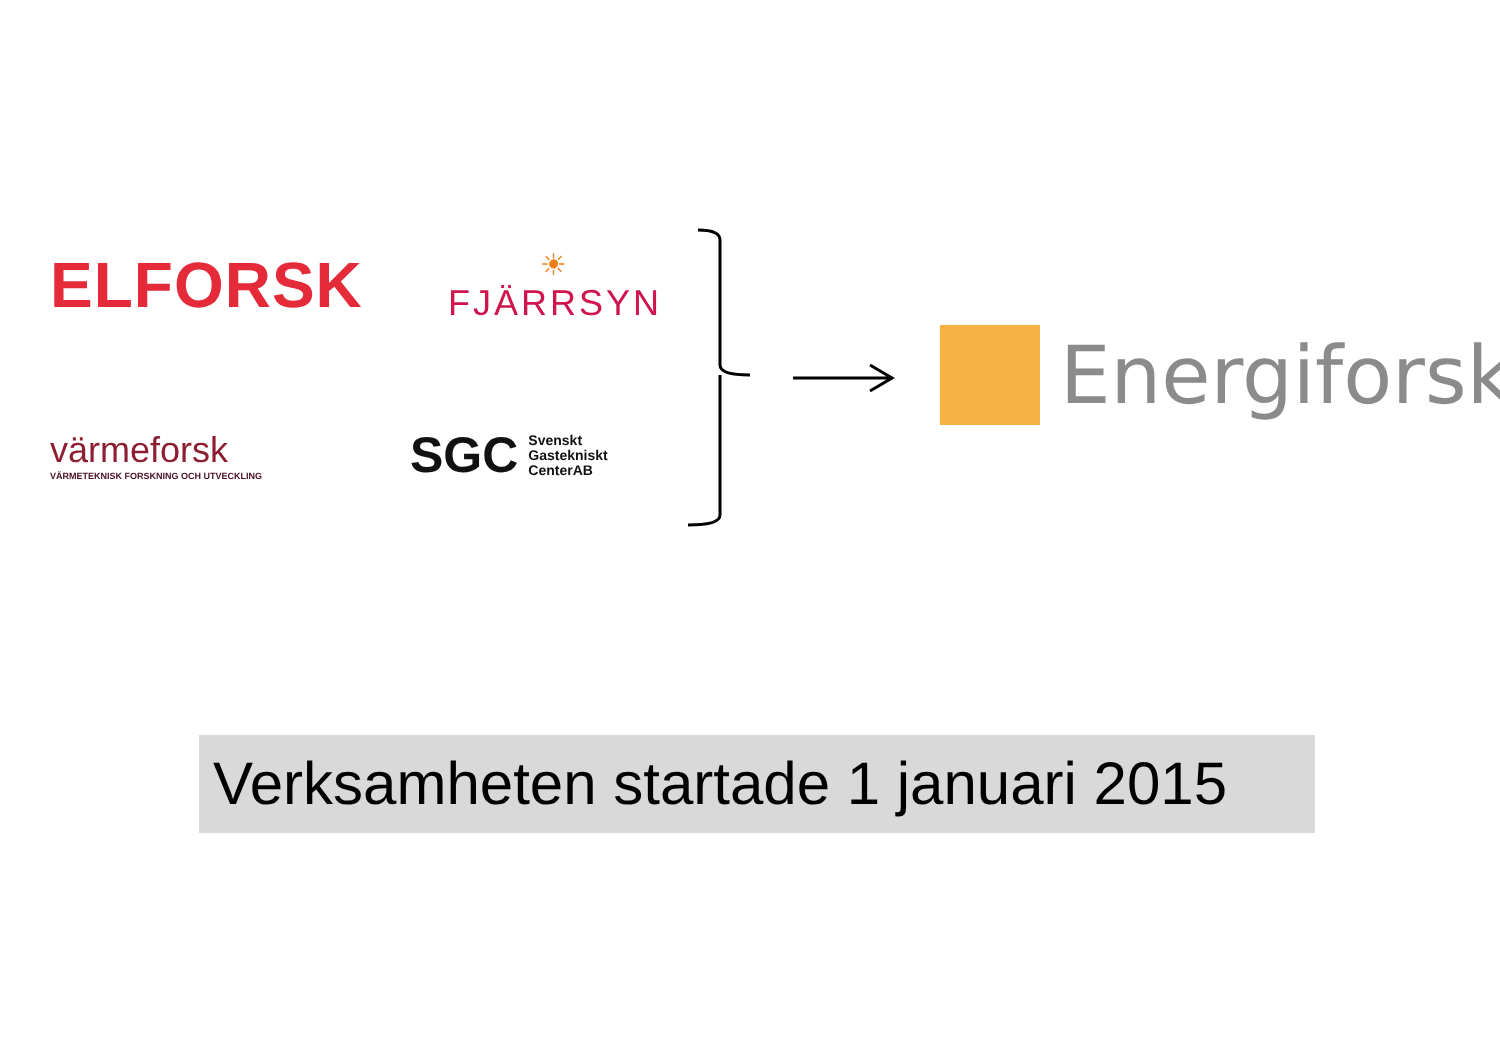ELFORSK
☀
FJÄRRSYN
värmeforsk
VÄRMETEKNISK FORSKNING OCH UTVECKLING
SGC Svenskt
Gastekniskt
CenterAB
Energiforsk
Verksamheten startade 1 januari 2015